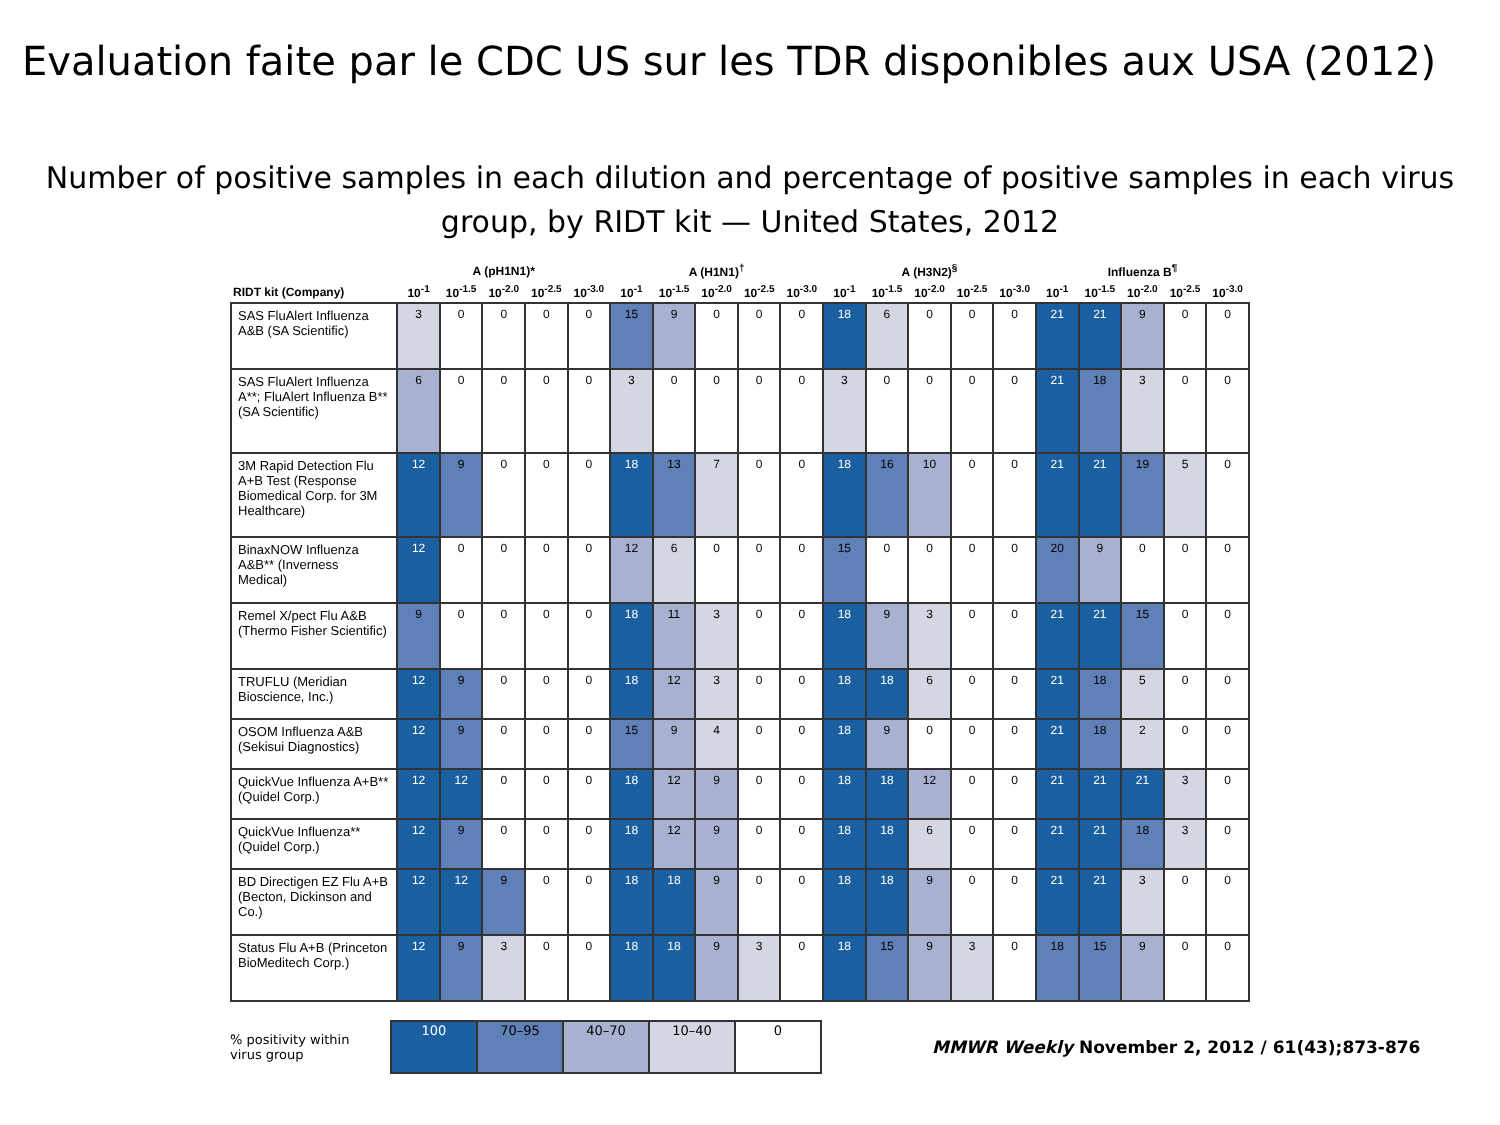Evaluation faite par le CDC US sur les TDR disponibles aux USA (2012)
Number of positive samples in each dilution and percentage of positive samples in each virus group, by RIDT kit — United States, 2012
| | A (pH1N1)* | | | | | A (H1N1)<sup>†</sup> | | | | | A (H3N2)<sup>§</sup> | | | | | Influenza B<sup>¶</sup> | | | | |
| --- | --- | --- | --- | --- | --- | --- | --- | --- | --- | --- | --- | --- | --- | --- | --- | --- | --- | --- | --- | --- |
| RIDT kit (Company) | 10<sup>-1</sup> | 10<sup>-1.5</sup> | 10<sup>-2.0</sup> | 10<sup>-2.5</sup> | 10<sup>-3.0</sup> | 10<sup>-1</sup> | 10<sup>-1.5</sup> | 10<sup>-2.0</sup> | 10<sup>-2.5</sup> | 10<sup>-3.0</sup> | 10<sup>-1</sup> | 10<sup>-1.5</sup> | 10<sup>-2.0</sup> | 10<sup>-2.5</sup> | 10<sup>-3.0</sup> | 10<sup>-1</sup> | 10<sup>-1.5</sup> | 10<sup>-2.0</sup> | 10<sup>-2.5</sup> | 10<sup>-3.0</sup> |
| SAS FluAlert Influenza A&B (SA Scientific) | 3 | 0 | 0 | 0 | 0 | 15 | 9 | 0 | 0 | 0 | 18 | 6 | 0 | 0 | 0 | 21 | 21 | 9 | 0 | 0 |
| SAS FluAlert Influenza A**; FluAlert Influenza B** (SA Scientific) | 6 | 0 | 0 | 0 | 0 | 3 | 0 | 0 | 0 | 0 | 3 | 0 | 0 | 0 | 0 | 21 | 18 | 3 | 0 | 0 |
| 3M Rapid Detection Flu A+B Test (Response Biomedical Corp. for 3M Healthcare) | 12 | 9 | 0 | 0 | 0 | 18 | 13 | 7 | 0 | 0 | 18 | 16 | 10 | 0 | 0 | 21 | 21 | 19 | 5 | 0 |
| BinaxNOW Influenza A&B** (Inverness Medical) | 12 | 0 | 0 | 0 | 0 | 12 | 6 | 0 | 0 | 0 | 15 | 0 | 0 | 0 | 0 | 20 | 9 | 0 | 0 | 0 |
| Remel X/pect Flu A&B (Thermo Fisher Scientific) | 9 | 0 | 0 | 0 | 0 | 18 | 11 | 3 | 0 | 0 | 18 | 9 | 3 | 0 | 0 | 21 | 21 | 15 | 0 | 0 |
| TRUFLU (Meridian Bioscience, Inc.) | 12 | 9 | 0 | 0 | 0 | 18 | 12 | 3 | 0 | 0 | 18 | 18 | 6 | 0 | 0 | 21 | 18 | 5 | 0 | 0 |
| OSOM Influenza A&B (Sekisui Diagnostics) | 12 | 9 | 0 | 0 | 0 | 15 | 9 | 4 | 0 | 0 | 18 | 9 | 0 | 0 | 0 | 21 | 18 | 2 | 0 | 0 |
| QuickVue Influenza A+B** (Quidel Corp.) | 12 | 12 | 0 | 0 | 0 | 18 | 12 | 9 | 0 | 0 | 18 | 18 | 12 | 0 | 0 | 21 | 21 | 21 | 3 | 0 |
| QuickVue Influenza** (Quidel Corp.) | 12 | 9 | 0 | 0 | 0 | 18 | 12 | 9 | 0 | 0 | 18 | 18 | 6 | 0 | 0 | 21 | 21 | 18 | 3 | 0 |
| BD Directigen EZ Flu A+B (Becton, Dickinson and Co.) | 12 | 12 | 9 | 0 | 0 | 18 | 18 | 9 | 0 | 0 | 18 | 18 | 9 | 0 | 0 | 21 | 21 | 3 | 0 | 0 |
| Status Flu A+B (Princeton BioMeditech Corp.) | 12 | 9 | 3 | 0 | 0 | 18 | 18 | 9 | 3 | 0 | 18 | 15 | 9 | 3 | 0 | 18 | 15 | 9 | 0 | 0 |
% positivity within virus group
| 100 | 70–95 | 40–70 | 10–40 | 0 |
MMWR Weekly November 2, 2012 / 61(43);873-876